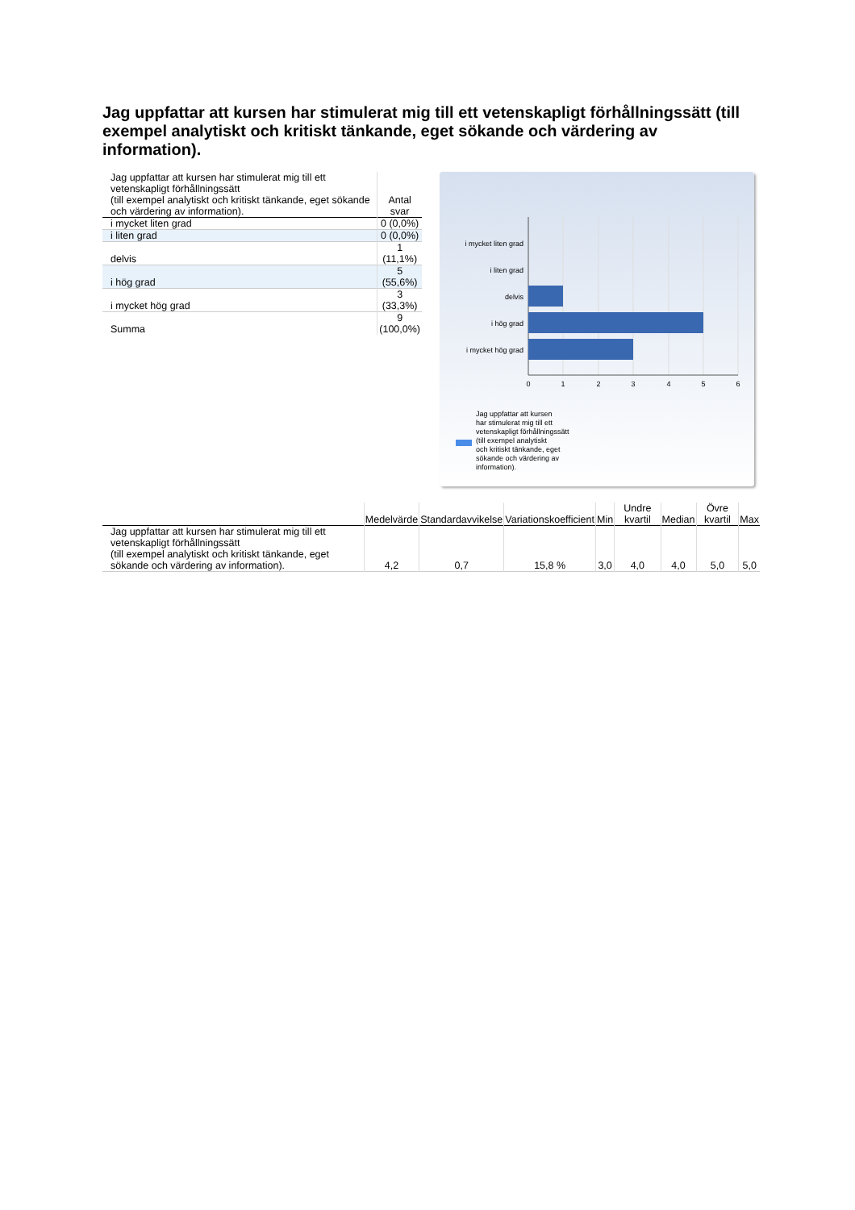Jag uppfattar att kursen har stimulerat mig till ett vetenskapligt förhållningssätt (till exempel analytiskt och kritiskt tänkande, eget sökande och värdering av information).
| Jag uppfattar att kursen har stimulerat mig till ett vetenskapligt förhållningssätt (till exempel analytiskt och kritiskt tänkande, eget sökande och värdering av information). | Antal svar |
| --- | --- |
| i mycket liten grad | 0 (0,0%) |
| i liten grad | 0 (0,0%) |
| delvis | 1 (11,1%) |
| i hög grad | 5 (55,6%) |
| i mycket hög grad | 3 (33,3%) |
| Summa | 9 (100,0%) |
i mycket liten grad
i liten grad
delvis
i hög grad
i mycket hög grad
0
1
2
3
4
5
6
Jag uppfattar att kursen
har stimulerat mig till ett
vetenskapligt förhållningssätt
(till exempel analytiskt
och kritiskt tänkande, eget
sökande och värdering av
information).
| | Medelvärde | Standardavvikelse | Variationskoefficient | Min | Undre kvartil | Median | Övre kvartil | Max |
| --- | --- | --- | --- | --- | --- | --- | --- | --- |
| Jag uppfattar att kursen har stimulerat mig till ett vetenskapligt förhållningssätt (till exempel analytiskt och kritiskt tänkande, eget sökande och värdering av information). | 4,2 | 0,7 | 15,8 % | 3,0 | 4,0 | 4,0 | 5,0 | 5,0 |